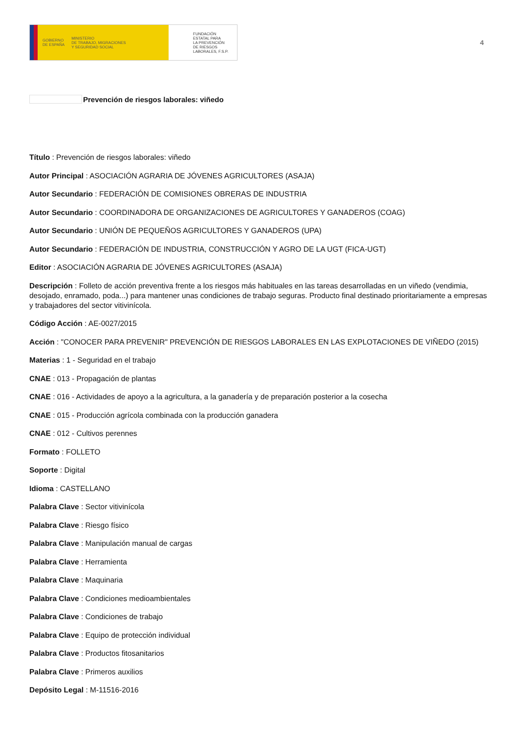GOBIERNO
DE ESPAÑA MINISTERIO
DE TRABAJO, MIGRACIONES
Y SEGURIDAD SOCIAL
FUNDACIÓN
ESTATAL PARA
LA PREVENCIÓN
DE RIESGOS
LABORALES, F.S.P.
4
Prevención de riesgos laborales: viñedo
Título : Prevención de riesgos laborales: viñedo
Autor Principal : ASOCIACIÓN AGRARIA DE JÓVENES AGRICULTORES (ASAJA)
Autor Secundario : FEDERACIÓN DE COMISIONES OBRERAS DE INDUSTRIA
Autor Secundario : COORDINADORA DE ORGANIZACIONES DE AGRICULTORES Y GANADEROS (COAG)
Autor Secundario : UNIÓN DE PEQUEÑOS AGRICULTORES Y GANADEROS (UPA)
Autor Secundario : FEDERACIÓN DE INDUSTRIA, CONSTRUCCIÓN Y AGRO DE LA UGT (FICA-UGT)
Editor : ASOCIACIÓN AGRARIA DE JÓVENES AGRICULTORES (ASAJA)
Descripción : Folleto de acción preventiva frente a los riesgos más habituales en las tareas desarrolladas en un viñedo (vendimia, desojado, enramado, poda...) para mantener unas condiciones de trabajo seguras. Producto final destinado prioritariamente a empresas y trabajadores del sector vitivinícola.
Código Acción : AE-0027/2015
Acción : "CONOCER PARA PREVENIR" PREVENCIÓN DE RIESGOS LABORALES EN LAS EXPLOTACIONES DE VIÑEDO (2015)
Materias : 1 - Seguridad en el trabajo
CNAE : 013 - Propagación de plantas
CNAE : 016 - Actividades de apoyo a la agricultura, a la ganadería y de preparación posterior a la cosecha
CNAE : 015 - Producción agrícola combinada con la producción ganadera
CNAE : 012 - Cultivos perennes
Formato : FOLLETO
Soporte : Digital
Idioma : CASTELLANO
Palabra Clave : Sector vitivinícola
Palabra Clave : Riesgo físico
Palabra Clave : Manipulación manual de cargas
Palabra Clave : Herramienta
Palabra Clave : Maquinaria
Palabra Clave : Condiciones medioambientales
Palabra Clave : Condiciones de trabajo
Palabra Clave : Equipo de protección individual
Palabra Clave : Productos fitosanitarios
Palabra Clave : Primeros auxilios
Depósito Legal : M-11516-2016